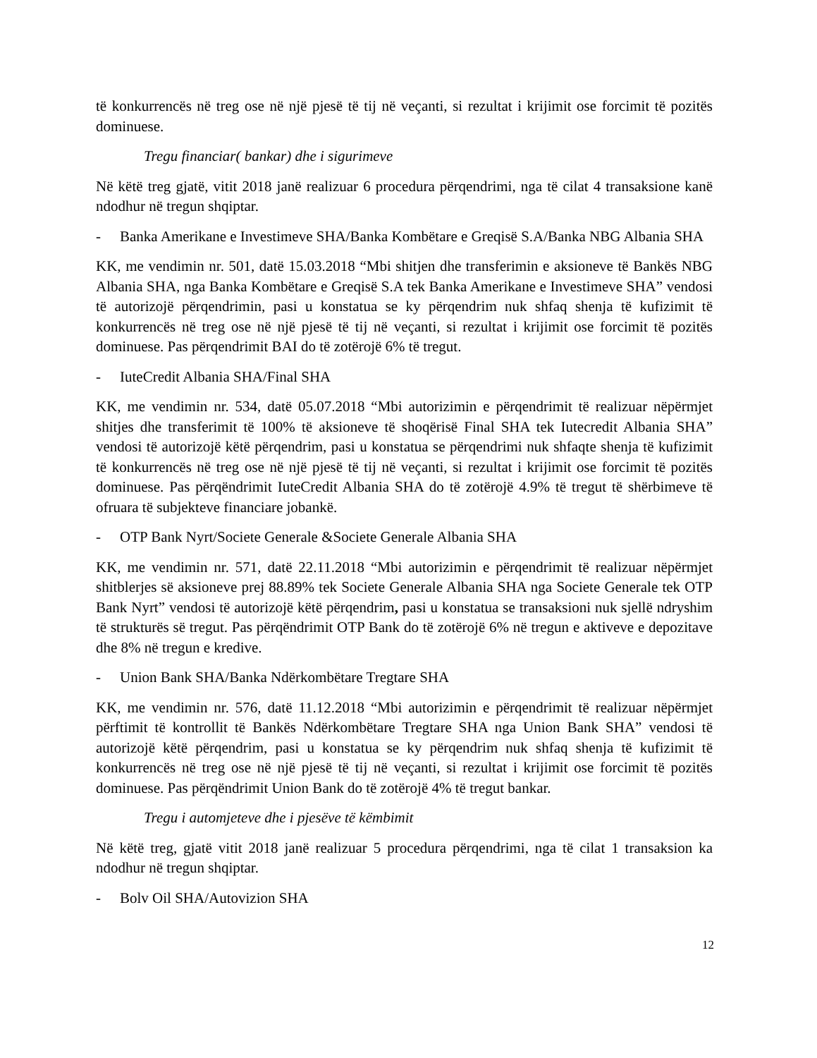të konkurrencës në treg ose në një pjesë të tij në veçanti, si rezultat i krijimit ose forcimit të pozitës dominuese.
Tregu financiar( bankar) dhe i sigurimeve
Në këtë treg gjatë, vitit 2018 janë realizuar 6 procedura përqendrimi, nga të cilat 4 transaksione kanë ndodhur në tregun shqiptar.
- Banka Amerikane e Investimeve SHA/Banka Kombëtare e Greqisë S.A/Banka NBG Albania SHA
KK, me vendimin nr. 501, datë 15.03.2018 “Mbi shitjen dhe transferimin e aksioneve të Bankës NBG Albania SHA, nga Banka Kombëtare e Greqisë S.A tek Banka Amerikane e Investimeve SHA” vendosi të autorizojë përqendrimin, pasi u konstatua se ky përqendrim nuk shfaq shenja të kufizimit të konkurrencës në treg ose në një pjesë të tij në veçanti, si rezultat i krijimit ose forcimit të pozitës dominuese. Pas përqendrimit BAI do të zotërojë 6% të tregut.
- IuteCredit Albania SHA/Final SHA
KK, me vendimin nr. 534, datë 05.07.2018 “Mbi autorizimin e përqendrimit të realizuar nëpërmjet shitjes dhe transferimit të 100% të aksioneve të shoqërisë Final SHA tek Iutecredit Albania SHA” vendosi të autorizojë këtë përqendrim, pasi u konstatua se përqendrimi nuk shfaqte shenja të kufizimit të konkurrencës në treg ose në një pjesë të tij në veçanti, si rezultat i krijimit ose forcimit të pozitës dominuese. Pas përqëndrimit IuteCredit Albania SHA do të zotërojë 4.9% të tregut të shërbimeve të ofruara të subjekteve financiare jobankë.
- OTP Bank Nyrt/Societe Generale &Societe Generale Albania SHA
KK, me vendimin nr. 571, datë 22.11.2018 “Mbi autorizimin e përqendrimit të realizuar nëpërmjet shitblerjes së aksioneve prej 88.89% tek Societe Generale Albania SHA nga Societe Generale tek OTP Bank Nyrt” vendosi të autorizojë këtë përqendrim, pasi u konstatua se transaksioni nuk sjellë ndryshim të strukturës së tregut. Pas përqëndrimit OTP Bank do të zotërojë 6% në tregun e aktiveve e depozitave dhe 8% në tregun e kredive.
- Union Bank SHA/Banka Ndërkombëtare Tregtare SHA
KK, me vendimin nr. 576, datë 11.12.2018 “Mbi autorizimin e përqendrimit të realizuar nëpërmjet përftimit të kontrollit të Bankës Ndërkombëtare Tregtare SHA nga Union Bank SHA” vendosi të autorizojë këtë përqendrim, pasi u konstatua se ky përqendrim nuk shfaq shenja të kufizimit të konkurrencës në treg ose në një pjesë të tij në veçanti, si rezultat i krijimit ose forcimit të pozitës dominuese. Pas përqëndrimit Union Bank do të zotërojë 4% të tregut bankar.
Tregu i automjeteve dhe i pjesëve të këmbimit
Në këtë treg, gjatë vitit 2018 janë realizuar 5 procedura përqendrimi, nga të cilat 1 transaksion ka ndodhur në tregun shqiptar.
- Bolv Oil SHA/Autovizion SHA
12